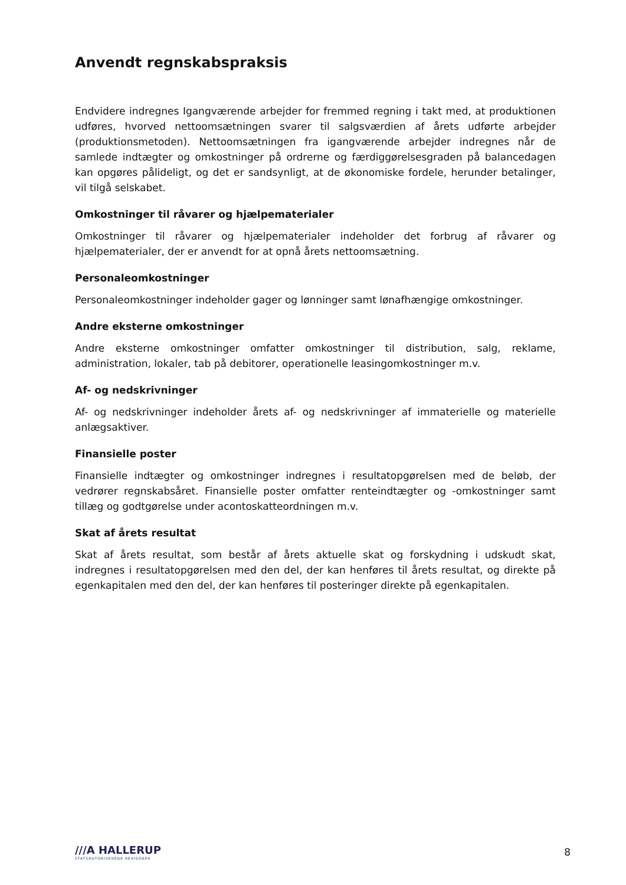Anvendt regnskabspraksis
Endvidere indregnes Igangværende arbejder for fremmed regning i takt med, at produktionen udføres, hvorved nettoomsætningen svarer til salgsværdien af årets udførte arbejder (produktionsmetoden). Nettoomsætningen fra igangværende arbejder indregnes når de samlede indtægter og omkostninger på ordrerne og færdiggørelsesgraden på balancedagen kan opgøres pålideligt, og det er sandsynligt, at de økonomiske fordele, herunder betalinger, vil tilgå selskabet.
Omkostninger til råvarer og hjælpematerialer
Omkostninger til råvarer og hjælpematerialer indeholder det forbrug af råvarer og hjælpematerialer, der er anvendt for at opnå årets nettoomsætning.
Personaleomkostninger
Personaleomkostninger indeholder gager og lønninger samt lønafhængige omkostninger.
Andre eksterne omkostninger
Andre eksterne omkostninger omfatter omkostninger til distribution, salg, reklame, administration, lokaler, tab på debitorer, operationelle leasingomkostninger m.v.
Af- og nedskrivninger
Af- og nedskrivninger indeholder årets af- og nedskrivninger af immaterielle og materielle anlægsaktiver.
Finansielle poster
Finansielle indtægter og omkostninger indregnes i resultatopgørelsen med de beløb, der vedrører regnskabsåret. Finansielle poster omfatter renteindtægter og -omkostninger samt tillæg og godtgørelse under acontoskatteordningen m.v.
Skat af årets resultat
Skat af årets resultat, som består af årets aktuelle skat og forskydning i udskudt skat, indregnes i resultatopgørelsen med den del, der kan henføres til årets resultat, og direkte på egenkapitalen med den del, der kan henføres til posteringer direkte på egenkapitalen.
///A HALLERUP
STATSAUTORISEREDE REVISORER
8